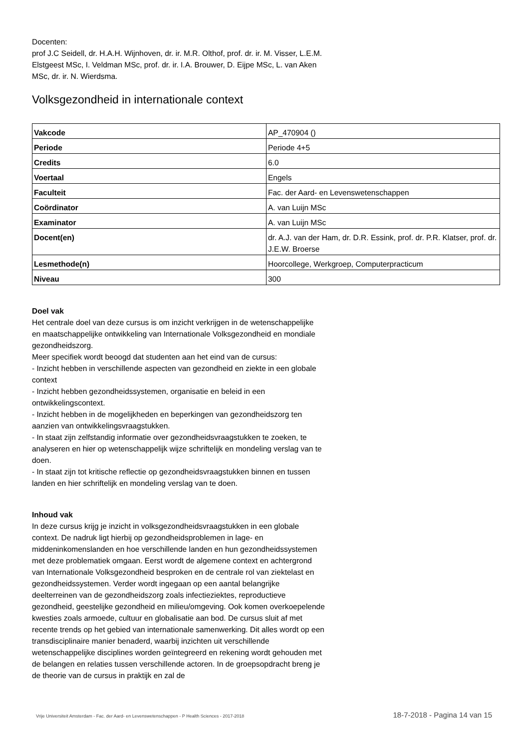Docenten:
prof J.C Seidell, dr. H.A.H. Wijnhoven, dr. ir. M.R. Olthof, prof. dr. ir. M. Visser, L.E.M. Elstgeest MSc, I. Veldman MSc, prof. dr. ir. I.A. Brouwer, D. Eijpe MSc, L. van Aken MSc, dr. ir. N. Wierdsma.
Volksgezondheid in internationale context
| Vakcode | AP_470904 () |
| Periode | Periode 4+5 |
| Credits | 6.0 |
| Voertaal | Engels |
| Faculteit | Fac. der Aard- en Levenswetenschappen |
| Coördinator | A. van Luijn MSc |
| Examinator | A. van Luijn MSc |
| Docent(en) | dr. A.J. van der Ham, dr. D.R. Essink, prof. dr. P.R. Klatser, prof. dr. J.E.W. Broerse |
| Lesmethode(n) | Hoorcollege, Werkgroep, Computerpracticum |
| Niveau | 300 |
Doel vak
Het centrale doel van deze cursus is om inzicht verkrijgen in de wetenschappelijke
en maatschappelijke ontwikkeling van Internationale Volksgezondheid en mondiale gezondheidszorg.
Meer specifiek wordt beoogd dat studenten aan het eind van de cursus:
- Inzicht hebben in verschillende aspecten van gezondheid en ziekte in een globale context
- Inzicht hebben gezondheidssystemen, organisatie en beleid in een ontwikkelingscontext.
- Inzicht hebben in de mogelijkheden en beperkingen van gezondheidszorg ten aanzien van ontwikkelingsvraagstukken.
- In staat zijn zelfstandig informatie over gezondheidsvraagstukken te zoeken, te analyseren en hier op wetenschappelijk wijze schriftelijk en mondeling verslag van te doen.
- In staat zijn tot kritische reflectie op gezondheidsvraagstukken binnen en tussen landen en hier schriftelijk en mondeling verslag van te doen.
Inhoud vak
In deze cursus krijg je inzicht in volksgezondheidsvraagstukken in een globale context. De nadruk ligt hierbij op gezondheidsproblemen in lage- en middeninkomenslanden en hoe verschillende landen en hun gezondheidssystemen met deze problematiek omgaan. Eerst wordt de algemene context en achtergrond van Internationale Volksgezondheid besproken en de centrale rol van ziektelast en gezondheidssystemen. Verder wordt ingegaan op een aantal belangrijke deelterreinen van de gezondheidszorg zoals infectieziektes, reproductieve gezondheid, geestelijke gezondheid en milieu/omgeving. Ook komen overkoepelende kwesties zoals armoede, cultuur en globalisatie aan bod. De cursus sluit af met recente trends op het gebied van internationale samenwerking. Dit alles wordt op een
transdisciplinaire manier benaderd, waarbij inzichten uit verschillende wetenschappelijke disciplines worden geïntegreerd en rekening wordt gehouden met de belangen en relaties tussen verschillende actoren. In de groepsopdracht breng je de theorie van de cursus in praktijk en zal de
Vrije Universiteit Amsterdam - Fac. der Aard- en Levenswetenschappen - P Health Sciences - 2017-2018 18-7-2018 - Pagina 14 van 15